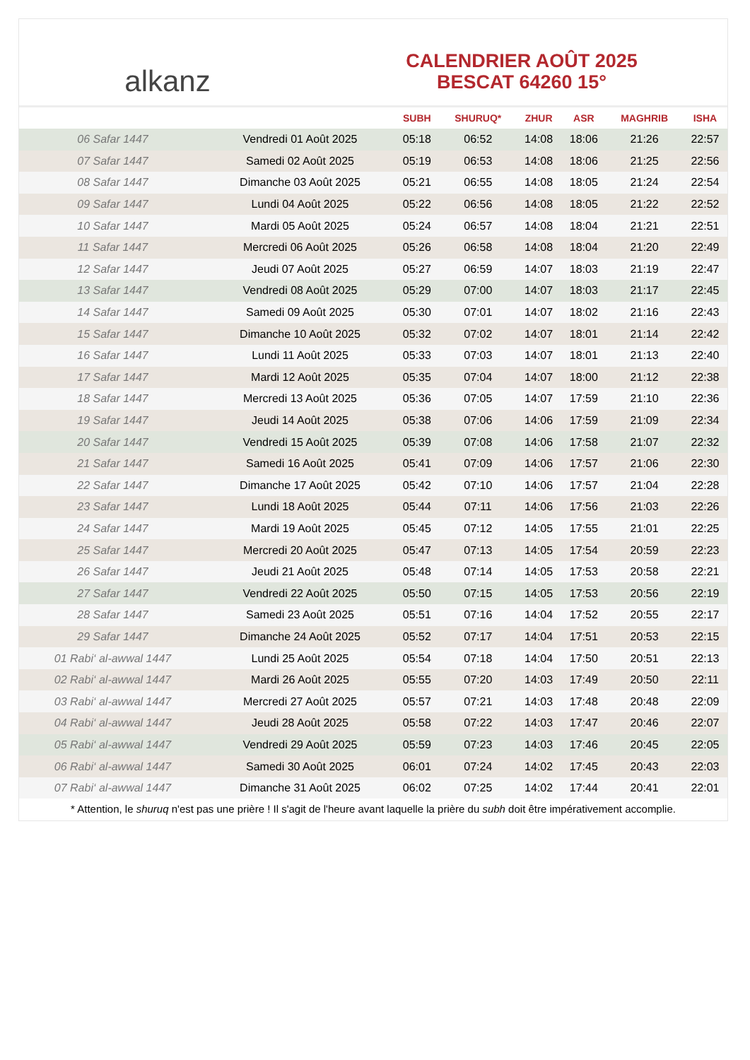alkanz
CALENDRIER AOÛT 2025
BESCAT 64260 15°
| | | SUBH | SHURUQ* | ZHUR | ASR | MAGHRIB | ISHA |
| --- | --- | --- | --- | --- | --- | --- | --- |
| 06 Safar 1447 | Vendredi 01 Août 2025 | 05:18 | 06:52 | 14:08 | 18:06 | 21:26 | 22:57 |
| 07 Safar 1447 | Samedi 02 Août 2025 | 05:19 | 06:53 | 14:08 | 18:06 | 21:25 | 22:56 |
| 08 Safar 1447 | Dimanche 03 Août 2025 | 05:21 | 06:55 | 14:08 | 18:05 | 21:24 | 22:54 |
| 09 Safar 1447 | Lundi 04 Août 2025 | 05:22 | 06:56 | 14:08 | 18:05 | 21:22 | 22:52 |
| 10 Safar 1447 | Mardi 05 Août 2025 | 05:24 | 06:57 | 14:08 | 18:04 | 21:21 | 22:51 |
| 11 Safar 1447 | Mercredi 06 Août 2025 | 05:26 | 06:58 | 14:08 | 18:04 | 21:20 | 22:49 |
| 12 Safar 1447 | Jeudi 07 Août 2025 | 05:27 | 06:59 | 14:07 | 18:03 | 21:19 | 22:47 |
| 13 Safar 1447 | Vendredi 08 Août 2025 | 05:29 | 07:00 | 14:07 | 18:03 | 21:17 | 22:45 |
| 14 Safar 1447 | Samedi 09 Août 2025 | 05:30 | 07:01 | 14:07 | 18:02 | 21:16 | 22:43 |
| 15 Safar 1447 | Dimanche 10 Août 2025 | 05:32 | 07:02 | 14:07 | 18:01 | 21:14 | 22:42 |
| 16 Safar 1447 | Lundi 11 Août 2025 | 05:33 | 07:03 | 14:07 | 18:01 | 21:13 | 22:40 |
| 17 Safar 1447 | Mardi 12 Août 2025 | 05:35 | 07:04 | 14:07 | 18:00 | 21:12 | 22:38 |
| 18 Safar 1447 | Mercredi 13 Août 2025 | 05:36 | 07:05 | 14:07 | 17:59 | 21:10 | 22:36 |
| 19 Safar 1447 | Jeudi 14 Août 2025 | 05:38 | 07:06 | 14:06 | 17:59 | 21:09 | 22:34 |
| 20 Safar 1447 | Vendredi 15 Août 2025 | 05:39 | 07:08 | 14:06 | 17:58 | 21:07 | 22:32 |
| 21 Safar 1447 | Samedi 16 Août 2025 | 05:41 | 07:09 | 14:06 | 17:57 | 21:06 | 22:30 |
| 22 Safar 1447 | Dimanche 17 Août 2025 | 05:42 | 07:10 | 14:06 | 17:57 | 21:04 | 22:28 |
| 23 Safar 1447 | Lundi 18 Août 2025 | 05:44 | 07:11 | 14:06 | 17:56 | 21:03 | 22:26 |
| 24 Safar 1447 | Mardi 19 Août 2025 | 05:45 | 07:12 | 14:05 | 17:55 | 21:01 | 22:25 |
| 25 Safar 1447 | Mercredi 20 Août 2025 | 05:47 | 07:13 | 14:05 | 17:54 | 20:59 | 22:23 |
| 26 Safar 1447 | Jeudi 21 Août 2025 | 05:48 | 07:14 | 14:05 | 17:53 | 20:58 | 22:21 |
| 27 Safar 1447 | Vendredi 22 Août 2025 | 05:50 | 07:15 | 14:05 | 17:53 | 20:56 | 22:19 |
| 28 Safar 1447 | Samedi 23 Août 2025 | 05:51 | 07:16 | 14:04 | 17:52 | 20:55 | 22:17 |
| 29 Safar 1447 | Dimanche 24 Août 2025 | 05:52 | 07:17 | 14:04 | 17:51 | 20:53 | 22:15 |
| 01 Rabi‘ al-awwal 1447 | Lundi 25 Août 2025 | 05:54 | 07:18 | 14:04 | 17:50 | 20:51 | 22:13 |
| 02 Rabi‘ al-awwal 1447 | Mardi 26 Août 2025 | 05:55 | 07:20 | 14:03 | 17:49 | 20:50 | 22:11 |
| 03 Rabi‘ al-awwal 1447 | Mercredi 27 Août 2025 | 05:57 | 07:21 | 14:03 | 17:48 | 20:48 | 22:09 |
| 04 Rabi‘ al-awwal 1447 | Jeudi 28 Août 2025 | 05:58 | 07:22 | 14:03 | 17:47 | 20:46 | 22:07 |
| 05 Rabi‘ al-awwal 1447 | Vendredi 29 Août 2025 | 05:59 | 07:23 | 14:03 | 17:46 | 20:45 | 22:05 |
| 06 Rabi‘ al-awwal 1447 | Samedi 30 Août 2025 | 06:01 | 07:24 | 14:02 | 17:45 | 20:43 | 22:03 |
| 07 Rabi‘ al-awwal 1447 | Dimanche 31 Août 2025 | 06:02 | 07:25 | 14:02 | 17:44 | 20:41 | 22:01 |
* Attention, le shuruq n'est pas une prière ! Il s'agit de l'heure avant laquelle la prière du subh doit être impérativement accomplie.